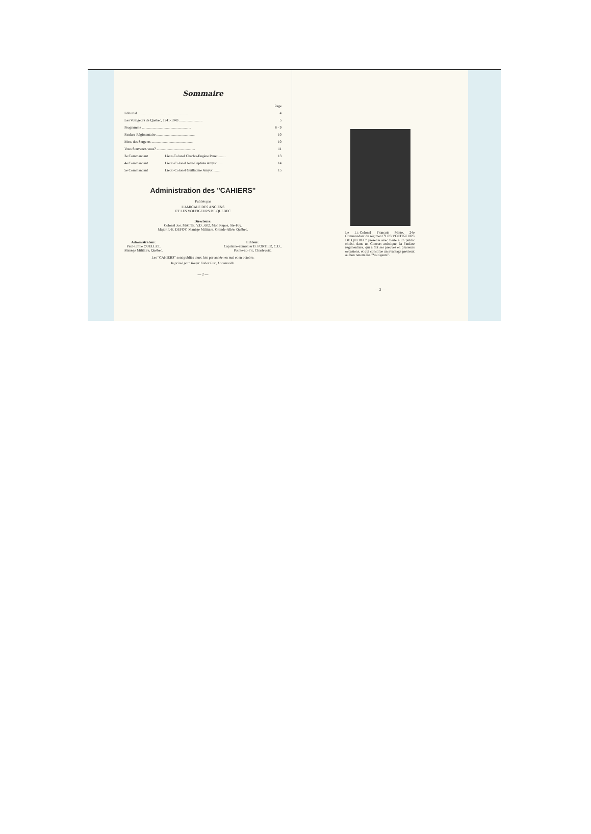Sommaire
| | | Page |
| Editorial ........................................................ | | 4 |
| Les Voltigeurs de Québec, 1941-1943 .......................... | | 5 |
| Programme ....................................................... | | 8 - 9 |
| Fanfare Régimentaire ........................................... | | 10 |
| Mess des Sergents .............................................. | | 10 |
| Vous Souvenez-vous? ........................................... | | 11 |
| 3e Commandant | Lieut-Colonel Charles-Eugène Panet ........ | 13 |
| 4e Commandant | Lieut.-Colonel Jean-Baptiste Amyot ........ | 14 |
| 5e Commandant | Lieut.-Colonel Guillaume Amyot ........ | 15 |
Administration des "CAHIERS"
Publiés par
L'AMICALE DES ANCIENS
ET LES VOLTIGEURS DE QUEBEC
Directeurs:
Colonel Jos. MATTE, V.D., 602, Mon Repos, Ste-Foy.
Major P.-E. DEFOY, Manège Militaire, Grande-Allée, Québec.
Administrateur:
Paul-Emile OUELLET,
Manège Militaire, Québec.
Editeur:
Capitaine-aumônier B. FORTIER, C.D.,
Pointe-au-Pic, Charlevoix.
Les "CAHIERS" sont publiés deux fois par année: en mai et en octobre.
Imprimé par: Roger Faber Enr., Loretteville.
— 2 —
Le Lt.-Colonel François Matte, 24e Commandant du régiment "LES VOLTIGEURS DE QUEBEC" présente avec fierté à un public choisi, dans un Concert artistique, la Fanfare régimentaire, qui a fait ses preuves en plusieurs occasions, et qui constitue un avantage précieux au bon renom des "Voltigeurs".
— 3 —